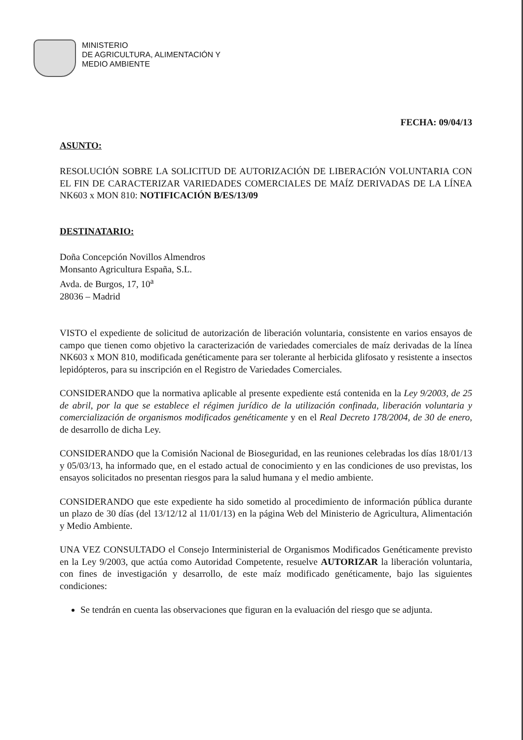MINISTERIO
DE AGRICULTURA, ALIMENTACIÓN Y
MEDIO AMBIENTE
FECHA: 09/04/13
ASUNTO:
RESOLUCIÓN SOBRE LA SOLICITUD DE AUTORIZACIÓN DE LIBERACIÓN VOLUNTARIA CON EL FIN DE CARACTERIZAR VARIEDADES COMERCIALES DE MAÍZ DERIVADAS DE LA LÍNEA NK603 x MON 810: NOTIFICACIÓN B/ES/13/09
DESTINATARIO:
Doña Concepción Novillos Almendros
Monsanto Agricultura España, S.L.
Avda. de Burgos, 17, 10<sup>a</sup>
28036 – Madrid
VISTO el expediente de solicitud de autorización de liberación voluntaria, consistente en varios ensayos de campo que tienen como objetivo la caracterización de variedades comerciales de maíz derivadas de la línea NK603 x MON 810, modificada genéticamente para ser tolerante al herbicida glifosato y resistente a insectos lepidópteros, para su inscripción en el Registro de Variedades Comerciales.
CONSIDERANDO que la normativa aplicable al presente expediente está contenida en la Ley 9/2003, de 25 de abril, por la que se establece el régimen jurídico de la utilización confinada, liberación voluntaria y comercialización de organismos modificados genéticamente y en el Real Decreto 178/2004, de 30 de enero, de desarrollo de dicha Ley.
CONSIDERANDO que la Comisión Nacional de Bioseguridad, en las reuniones celebradas los días 18/01/13 y 05/03/13, ha informado que, en el estado actual de conocimiento y en las condiciones de uso previstas, los ensayos solicitados no presentan riesgos para la salud humana y el medio ambiente.
CONSIDERANDO que este expediente ha sido sometido al procedimiento de información pública durante un plazo de 30 días (del 13/12/12 al 11/01/13) en la página Web del Ministerio de Agricultura, Alimentación y Medio Ambiente.
UNA VEZ CONSULTADO el Consejo Interministerial de Organismos Modificados Genéticamente previsto en la Ley 9/2003, que actúa como Autoridad Competente, resuelve AUTORIZAR la liberación voluntaria, con fines de investigación y desarrollo, de este maíz modificado genéticamente, bajo las siguientes condiciones:
Se tendrán en cuenta las observaciones que figuran en la evaluación del riesgo que se adjunta.